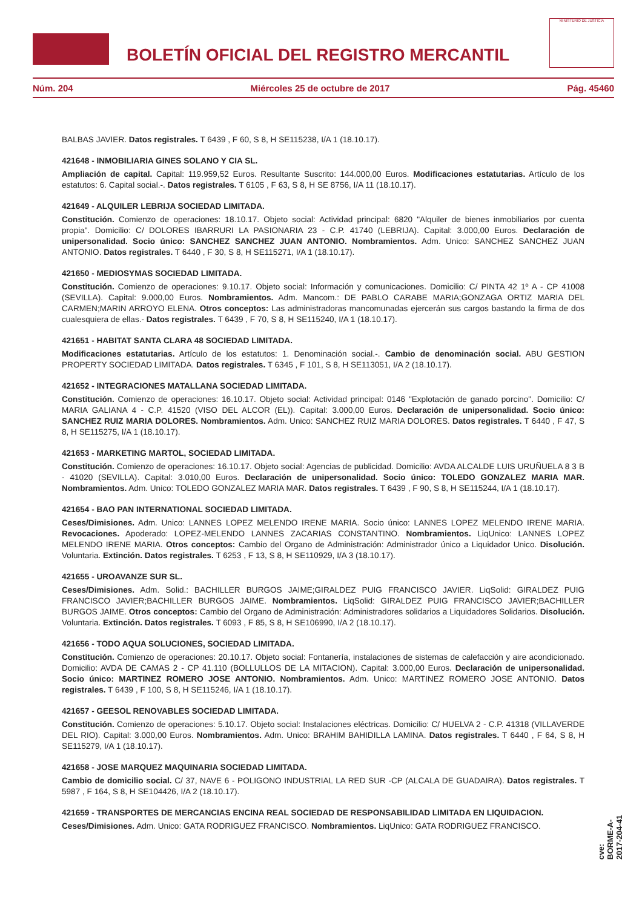BOLETÍN OFICIAL DEL REGISTRO MERCANTIL
MINISTERIO DE JUSTICIA
Núm. 204 Miércoles 25 de octubre de 2017 Pág. 45460
BALBAS JAVIER. Datos registrales. T 6439 , F 60, S 8, H SE115238, I/A 1 (18.10.17).
421648 - INMOBILIARIA GINES SOLANO Y CIA SL.
Ampliación de capital. Capital: 119.959,52 Euros. Resultante Suscrito: 144.000,00 Euros. Modificaciones estatutarias. Artículo de los estatutos: 6. Capital social.-. Datos registrales. T 6105 , F 63, S 8, H SE 8756, I/A 11 (18.10.17).
421649 - ALQUILER LEBRIJA SOCIEDAD LIMITADA.
Constitución. Comienzo de operaciones: 18.10.17. Objeto social: Actividad principal: 6820 "Alquiler de bienes inmobiliarios por cuenta propia". Domicilio: C/ DOLORES IBARRURI LA PASIONARIA 23 - C.P. 41740 (LEBRIJA). Capital: 3.000,00 Euros. Declaración de unipersonalidad. Socio único: SANCHEZ SANCHEZ JUAN ANTONIO. Nombramientos. Adm. Unico: SANCHEZ SANCHEZ JUAN ANTONIO. Datos registrales. T 6440 , F 30, S 8, H SE115271, I/A 1 (18.10.17).
421650 - MEDIOSYMAS SOCIEDAD LIMITADA.
Constitución. Comienzo de operaciones: 9.10.17. Objeto social: Información y comunicaciones. Domicilio: C/ PINTA 42 1º A - CP 41008 (SEVILLA). Capital: 9.000,00 Euros. Nombramientos. Adm. Mancom.: DE PABLO CARABE MARIA;GONZAGA ORTIZ MARIA DEL CARMEN;MARIN ARROYO ELENA. Otros conceptos: Las administradoras mancomunadas ejercerán sus cargos bastando la firma de dos cualesquiera de ellas.- Datos registrales. T 6439 , F 70, S 8, H SE115240, I/A 1 (18.10.17).
421651 - HABITAT SANTA CLARA 48 SOCIEDAD LIMITADA.
Modificaciones estatutarias. Artículo de los estatutos: 1. Denominación social.-. Cambio de denominación social. ABU GESTION PROPERTY SOCIEDAD LIMITADA. Datos registrales. T 6345 , F 101, S 8, H SE113051, I/A 2 (18.10.17).
421652 - INTEGRACIONES MATALLANA SOCIEDAD LIMITADA.
Constitución. Comienzo de operaciones: 16.10.17. Objeto social: Actividad principal: 0146 "Explotación de ganado porcino". Domicilio: C/ MARIA GALIANA 4 - C.P. 41520 (VISO DEL ALCOR (EL)). Capital: 3.000,00 Euros. Declaración de unipersonalidad. Socio único: SANCHEZ RUIZ MARIA DOLORES. Nombramientos. Adm. Unico: SANCHEZ RUIZ MARIA DOLORES. Datos registrales. T 6440 , F 47, S 8, H SE115275, I/A 1 (18.10.17).
421653 - MARKETING MARTOL, SOCIEDAD LIMITADA.
Constitución. Comienzo de operaciones: 16.10.17. Objeto social: Agencias de publicidad. Domicilio: AVDA ALCALDE LUIS URUÑUELA 8 3 B - 41020 (SEVILLA). Capital: 3.010,00 Euros. Declaración de unipersonalidad. Socio único: TOLEDO GONZALEZ MARIA MAR. Nombramientos. Adm. Unico: TOLEDO GONZALEZ MARIA MAR. Datos registrales. T 6439 , F 90, S 8, H SE115244, I/A 1 (18.10.17).
421654 - BAO PAN INTERNATIONAL SOCIEDAD LIMITADA.
Ceses/Dimisiones. Adm. Unico: LANNES LOPEZ MELENDO IRENE MARIA. Socio único: LANNES LOPEZ MELENDO IRENE MARIA. Revocaciones. Apoderado: LOPEZ-MELENDO LANNES ZACARIAS CONSTANTINO. Nombramientos. LiqUnico: LANNES LOPEZ MELENDO IRENE MARIA. Otros conceptos: Cambio del Organo de Administración: Administrador único a Liquidador Unico. Disolución. Voluntaria. Extinción. Datos registrales. T 6253 , F 13, S 8, H SE110929, I/A 3 (18.10.17).
421655 - UROAVANZE SUR SL.
Ceses/Dimisiones. Adm. Solid.: BACHILLER BURGOS JAIME;GIRALDEZ PUIG FRANCISCO JAVIER. LiqSolid: GIRALDEZ PUIG FRANCISCO JAVIER;BACHILLER BURGOS JAIME. Nombramientos. LiqSolid: GIRALDEZ PUIG FRANCISCO JAVIER;BACHILLER BURGOS JAIME. Otros conceptos: Cambio del Organo de Administración: Administradores solidarios a Liquidadores Solidarios. Disolución. Voluntaria. Extinción. Datos registrales. T 6093 , F 85, S 8, H SE106990, I/A 2 (18.10.17).
421656 - TODO AQUA SOLUCIONES, SOCIEDAD LIMITADA.
Constitución. Comienzo de operaciones: 20.10.17. Objeto social: Fontanería, instalaciones de sistemas de calefacción y aire acondicionado. Domicilio: AVDA DE CAMAS 2 - CP 41.110 (BOLLULLOS DE LA MITACION). Capital: 3.000,00 Euros. Declaración de unipersonalidad. Socio único: MARTINEZ ROMERO JOSE ANTONIO. Nombramientos. Adm. Unico: MARTINEZ ROMERO JOSE ANTONIO. Datos registrales. T 6439 , F 100, S 8, H SE115246, I/A 1 (18.10.17).
421657 - GEESOL RENOVABLES SOCIEDAD LIMITADA.
Constitución. Comienzo de operaciones: 5.10.17. Objeto social: Instalaciones eléctricas. Domicilio: C/ HUELVA 2 - C.P. 41318 (VILLAVERDE DEL RIO). Capital: 3.000,00 Euros. Nombramientos. Adm. Unico: BRAHIM BAHIDILLA LAMINA. Datos registrales. T 6440 , F 64, S 8, H SE115279, I/A 1 (18.10.17).
421658 - JOSE MARQUEZ MAQUINARIA SOCIEDAD LIMITADA.
Cambio de domicilio social. C/ 37, NAVE 6 - POLIGONO INDUSTRIAL LA RED SUR -CP (ALCALA DE GUADAIRA). Datos registrales. T 5987 , F 164, S 8, H SE104426, I/A 2 (18.10.17).
421659 - TRANSPORTES DE MERCANCIAS ENCINA REAL SOCIEDAD DE RESPONSABILIDAD LIMITADA EN LIQUIDACION.
Ceses/Dimisiones. Adm. Unico: GATA RODRIGUEZ FRANCISCO. Nombramientos. LiqUnico: GATA RODRIGUEZ FRANCISCO.
cve: BORME-A-2017-204-41